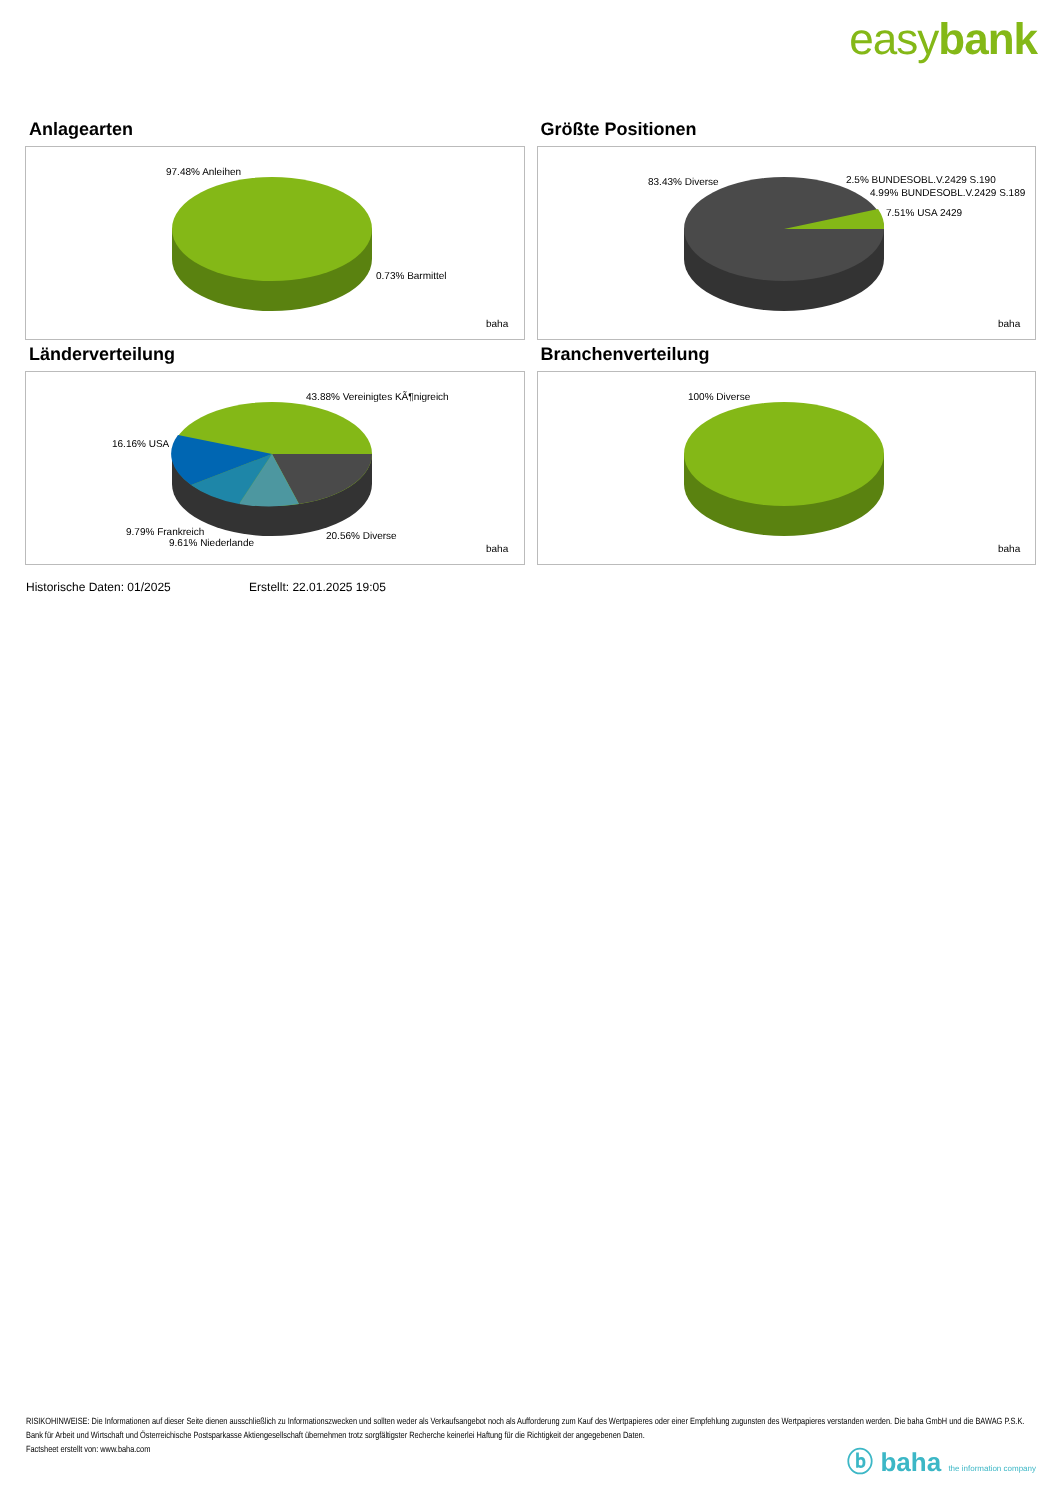easybank
Anlagearten
97.48% Anleihen
0.73% Barmittel
baha
Größte Positionen
83.43% Diverse
2.5% BUNDESOBL.V.2429 S.190
4.99% BUNDESOBL.V.2429 S.189
7.51% USA 2429
baha
Länderverteilung
43.88% Vereinigtes KÃ¶nigreich
16.16% USA
9.79% Frankreich
9.61% Niederlande
20.56% Diverse
baha
Branchenverteilung
100% Diverse
baha
Historische Daten: 01/2025 Erstellt: 22.01.2025 19:05
RISIKOHINWEISE: Die Informationen auf dieser Seite dienen ausschließlich zu Informationszwecken und sollten weder als Verkaufsangebot noch als Aufforderung zum Kauf des Wertpapieres oder einer Empfehlung zugunsten des Wertpapieres verstanden werden. Die baha GmbH und die BAWAG P.S.K. Bank für Arbeit und Wirtschaft und Österreichische Postsparkasse Aktiengesellschaft übernehmen trotz sorgfältigster Recherche keinerlei Haftung für die Richtigkeit der angegebenen Daten.
Factsheet erstellt von: www.baha.com
ⓑ baha the information company